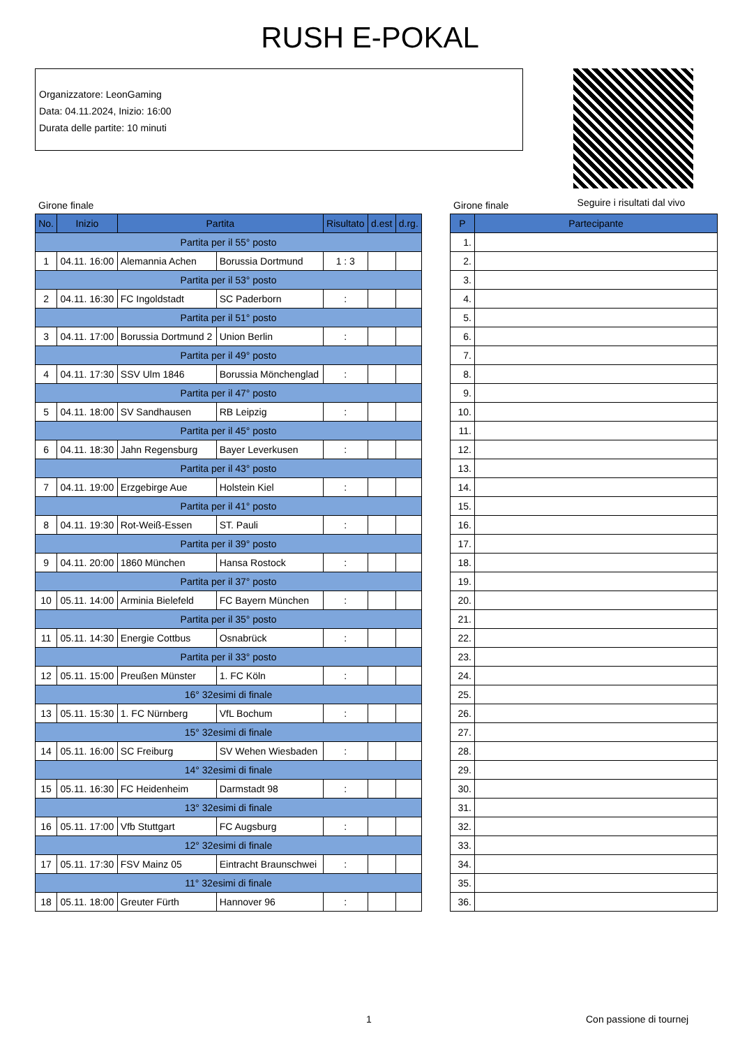RUSH E-POKAL
Organizzatore: LeonGaming
Data: 04.11.2024, Inizio: 16:00
Durata delle partite: 10 minuti
Seguire i risultati dal vivo
Girone finale Girone finale
| No. | Inizio | Partita | | Risultato | d.est | d.rg. |
| --- | --- | --- | --- | --- | --- | --- |
| Partita per il 55° posto | | | | | | |
| 1 | 04.11. 16:00 | Alemannia Achen | Borussia Dortmund | 1 : 3 | | |
| Partita per il 53° posto | | | | | | |
| 2 | 04.11. 16:30 | FC Ingoldstadt | SC Paderborn | : | | |
| Partita per il 51° posto | | | | | | |
| 3 | 04.11. 17:00 | Borussia Dortmund 2 | Union Berlin | : | | |
| Partita per il 49° posto | | | | | | |
| 4 | 04.11. 17:30 | SSV Ulm 1846 | Borussia Mönchenglad | : | | |
| Partita per il 47° posto | | | | | | |
| 5 | 04.11. 18:00 | SV Sandhausen | RB Leipzig | : | | |
| Partita per il 45° posto | | | | | | |
| 6 | 04.11. 18:30 | Jahn Regensburg | Bayer Leverkusen | : | | |
| Partita per il 43° posto | | | | | | |
| 7 | 04.11. 19:00 | Erzgebirge Aue | Holstein Kiel | : | | |
| Partita per il 41° posto | | | | | | |
| 8 | 04.11. 19:30 | Rot-Weiß-Essen | ST. Pauli | : | | |
| Partita per il 39° posto | | | | | | |
| 9 | 04.11. 20:00 | 1860 München | Hansa Rostock | : | | |
| Partita per il 37° posto | | | | | | |
| 10 | 05.11. 14:00 | Arminia Bielefeld | FC Bayern München | : | | |
| Partita per il 35° posto | | | | | | |
| 11 | 05.11. 14:30 | Energie Cottbus | Osnabrück | : | | |
| Partita per il 33° posto | | | | | | |
| 12 | 05.11. 15:00 | Preußen Münster | 1. FC Köln | : | | |
| 16° 32esimi di finale | | | | | | |
| 13 | 05.11. 15:30 | 1. FC Nürnberg | VfL Bochum | : | | |
| 15° 32esimi di finale | | | | | | |
| 14 | 05.11. 16:00 | SC Freiburg | SV Wehen Wiesbaden | : | | |
| 14° 32esimi di finale | | | | | | |
| 15 | 05.11. 16:30 | FC Heidenheim | Darmstadt 98 | : | | |
| 13° 32esimi di finale | | | | | | |
| 16 | 05.11. 17:00 | Vfb Stuttgart | FC Augsburg | : | | |
| 12° 32esimi di finale | | | | | | |
| 17 | 05.11. 17:30 | FSV Mainz 05 | Eintracht Braunschwei | : | | |
| 11° 32esimi di finale | | | | | | |
| 18 | 05.11. 18:00 | Greuter Fürth | Hannover 96 | : | | |
| P | Partecipante |
| --- | --- |
| 1. | |
| 2. | |
| 3. | |
| 4. | |
| 5. | |
| 6. | |
| 7. | |
| 8. | |
| 9. | |
| 10. | |
| 11. | |
| 12. | |
| 13. | |
| 14. | |
| 15. | |
| 16. | |
| 17. | |
| 18. | |
| 19. | |
| 20. | |
| 21. | |
| 22. | |
| 23. | |
| 24. | |
| 25. | |
| 26. | |
| 27. | |
| 28. | |
| 29. | |
| 30. | |
| 31. | |
| 32. | |
| 33. | |
| 34. | |
| 35. | |
| 36. | |
1 Con passione di tournej